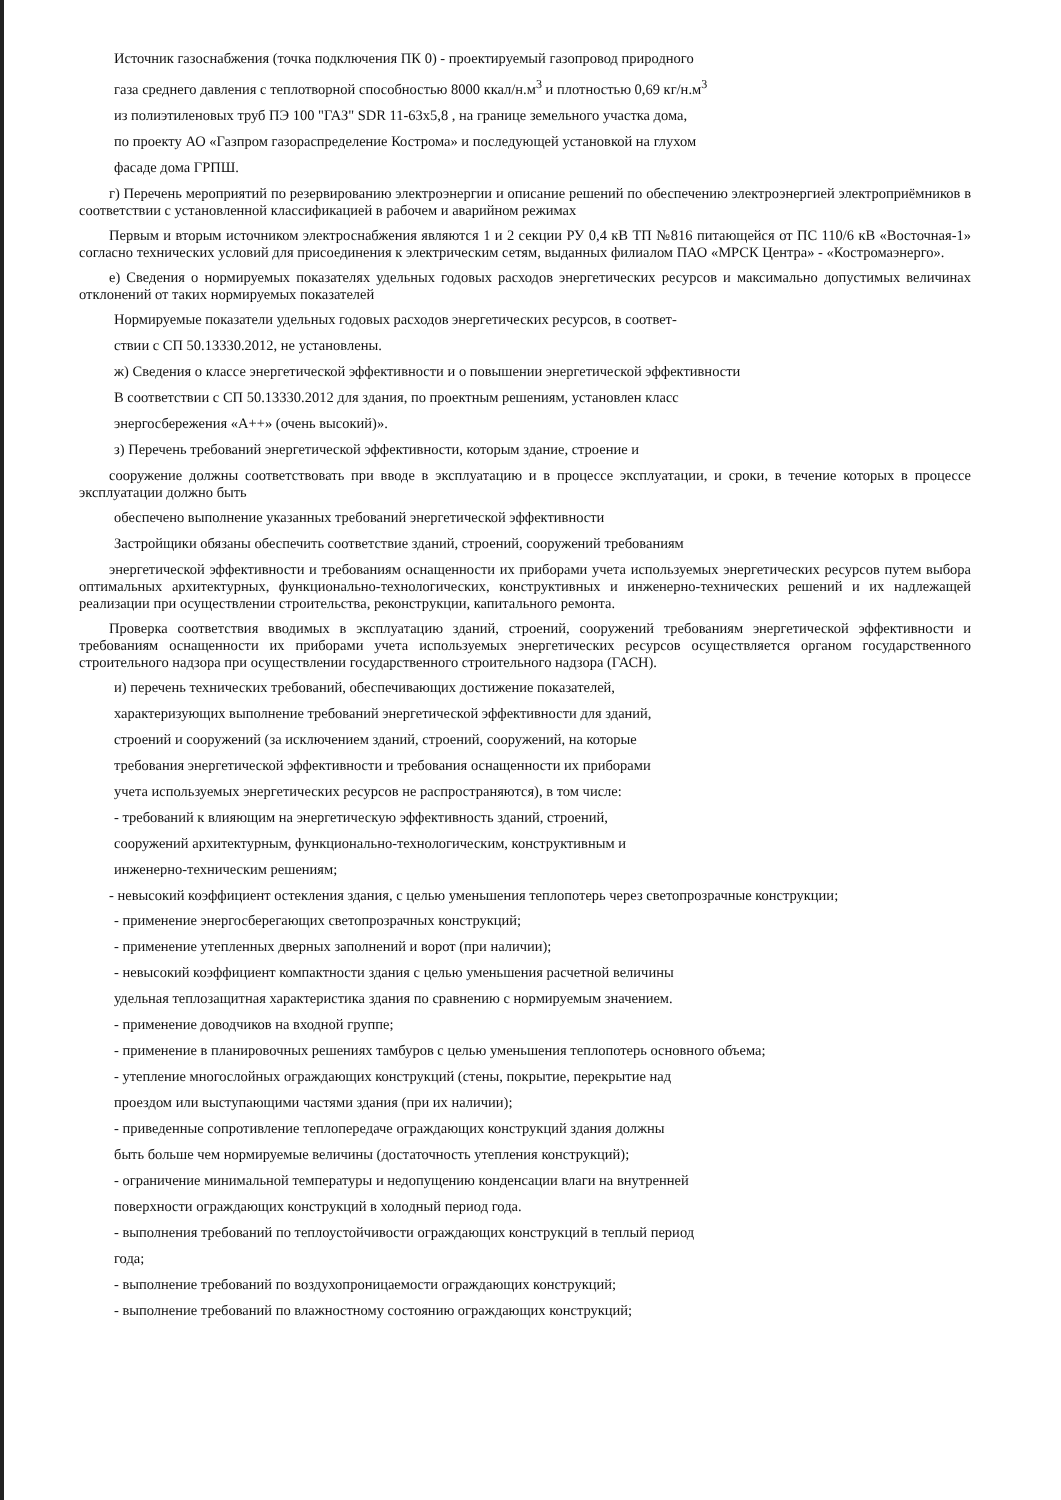Источник газоснабжения (точка подключения ПК 0) - проектируемый газопровод природного
газа среднего давления с теплотворной способностью 8000 ккал/н.м<sup>3</sup> и плотностью 0,69 кг/н.м<sup>3</sup>
из полиэтиленовых труб ПЭ 100 "ГАЗ" SDR 11-63х5,8 , на границе земельного участка дома,
по проекту АО «Газпром газораспределение Кострома» и последующей установкой на глухом
фасаде дома ГРПШ.
г) Перечень мероприятий по резервированию электроэнергии и описание решений по обеспечению электроэнергией электроприёмников в соответствии с установленной классификацией в рабочем и аварийном режимах
Первым и вторым источником электроснабжения являются 1 и 2 секции РУ 0,4 кВ ТП №816 питающейся от ПС 110/6 кВ «Восточная-1» согласно технических условий для присоединения к электрическим сетям, выданных филиалом ПАО «МРСК Центра» - «Костромаэнерго».
е) Сведения о нормируемых показателях удельных годовых расходов энергетических ресурсов и максимально допустимых величинах отклонений от таких нормируемых показателей
Нормируемые показатели удельных годовых расходов энергетических ресурсов, в соответ-
ствии с СП 50.13330.2012, не установлены.
ж) Сведения о классе энергетической эффективности и о повышении энергетической эффективности
В соответствии с СП 50.13330.2012 для здания, по проектным решениям, установлен класс
энергосбережения «А++» (очень высокий)».
з) Перечень требований энергетической эффективности, которым здание, строение и
сооружение должны соответствовать при вводе в эксплуатацию и в процессе эксплуатации, и сроки, в течение которых в процессе эксплуатации должно быть
обеспечено выполнение указанных требований энергетической эффективности
Застройщики обязаны обеспечить соответствие зданий, строений, сооружений требованиям
энергетической эффективности и требованиям оснащенности их приборами учета используемых энергетических ресурсов путем выбора оптимальных архитектурных, функционально-технологических, конструктивных и инженерно-технических решений и их надлежащей реализации при осуществлении строительства, реконструкции, капитального ремонта.
Проверка соответствия вводимых в эксплуатацию зданий, строений, сооружений требованиям энергетической эффективности и требованиям оснащенности их приборами учета используемых энергетических ресурсов осуществляется органом государственного строительного надзора при осуществлении государственного строительного надзора (ГАСН).
и) перечень технических требований, обеспечивающих достижение показателей,
характеризующих выполнение требований энергетической эффективности для зданий,
строений и сооружений (за исключением зданий, строений, сооружений, на которые
требования энергетической эффективности и требования оснащенности их приборами
учета используемых энергетических ресурсов не распространяются), в том числе:
- требований к влияющим на энергетическую эффективность зданий, строений,
сооружений архитектурным, функционально-технологическим, конструктивным и
инженерно-техническим решениям;
- невысокий коэффициент остекления здания, с целью уменьшения теплопотерь через светопрозрачные конструкции;
- применение энергосберегающих светопрозрачных конструкций;
- применение утепленных дверных заполнений и ворот (при наличии);
- невысокий коэффициент компактности здания с целью уменьшения расчетной величины
удельная теплозащитная характеристика здания по сравнению с нормируемым значением.
- применение доводчиков на входной группе;
- применение в планировочных решениях тамбуров с целью уменьшения теплопотерь основного объема;
- утепление многослойных ограждающих конструкций (стены, покрытие, перекрытие над
проездом или выступающими частями здания (при их наличии);
- приведенные сопротивление теплопередаче ограждающих конструкций здания должны
быть больше чем нормируемые величины (достаточность утепления конструкций);
- ограничение минимальной температуры и недопущению конденсации влаги на внутренней
поверхности ограждающих конструкций в холодный период года.
- выполнения требований по теплоустойчивости ограждающих конструкций в теплый период
года;
- выполнение требований по воздухопроницаемости ограждающих конструкций;
- выполнение требований по влажностному состоянию ограждающих конструкций;